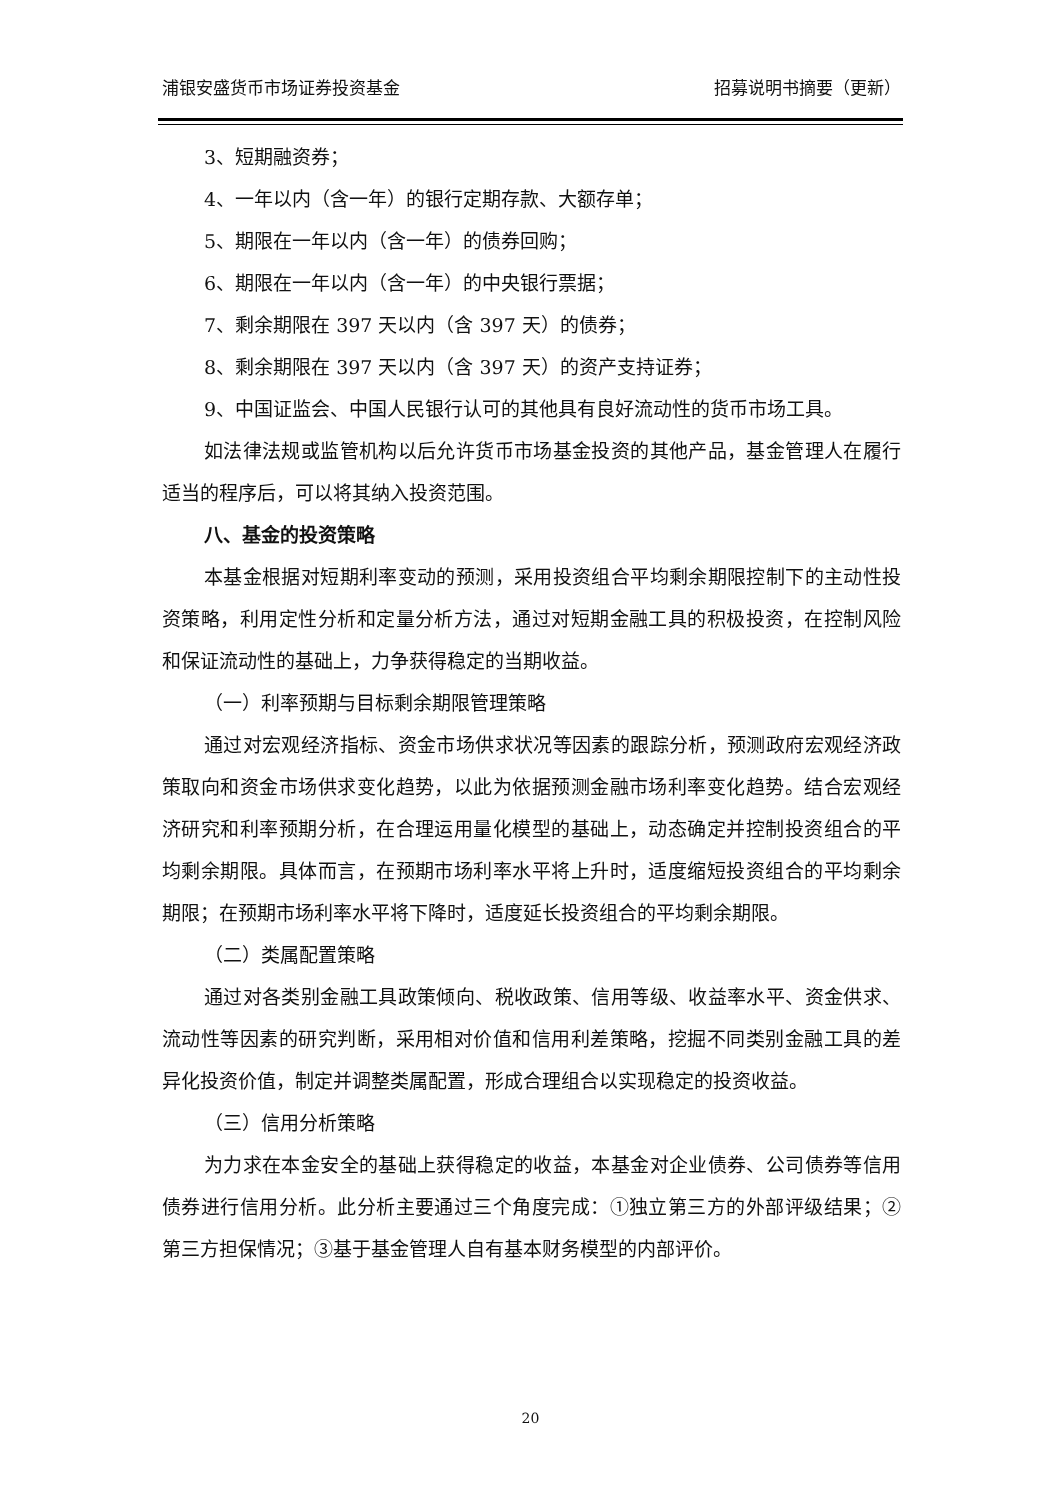浦银安盛货币市场证券投资基金 招募说明书摘要（更新）
3、短期融资券；
4、一年以内（含一年）的银行定期存款、大额存单；
5、期限在一年以内（含一年）的债券回购；
6、期限在一年以内（含一年）的中央银行票据；
7、剩余期限在 397 天以内（含 397 天）的债券；
8、剩余期限在 397 天以内（含 397 天）的资产支持证券；
9、中国证监会、中国人民银行认可的其他具有良好流动性的货币市场工具。
如法律法规或监管机构以后允许货币市场基金投资的其他产品，基金管理人在履行适当的程序后，可以将其纳入投资范围。
八、基金的投资策略
本基金根据对短期利率变动的预测，采用投资组合平均剩余期限控制下的主动性投资策略，利用定性分析和定量分析方法，通过对短期金融工具的积极投资，在控制风险和保证流动性的基础上，力争获得稳定的当期收益。
（一）利率预期与目标剩余期限管理策略
通过对宏观经济指标、资金市场供求状况等因素的跟踪分析，预测政府宏观经济政策取向和资金市场供求变化趋势，以此为依据预测金融市场利率变化趋势。结合宏观经济研究和利率预期分析，在合理运用量化模型的基础上，动态确定并控制投资组合的平均剩余期限。具体而言，在预期市场利率水平将上升时，适度缩短投资组合的平均剩余期限；在预期市场利率水平将下降时，适度延长投资组合的平均剩余期限。
（二）类属配置策略
通过对各类别金融工具政策倾向、税收政策、信用等级、收益率水平、资金供求、流动性等因素的研究判断，采用相对价值和信用利差策略，挖掘不同类别金融工具的差异化投资价值，制定并调整类属配置，形成合理组合以实现稳定的投资收益。
（三）信用分析策略
为力求在本金安全的基础上获得稳定的收益，本基金对企业债券、公司债券等信用债券进行信用分析。此分析主要通过三个角度完成：①独立第三方的外部评级结果；②第三方担保情况；③基于基金管理人自有基本财务模型的内部评价。
20